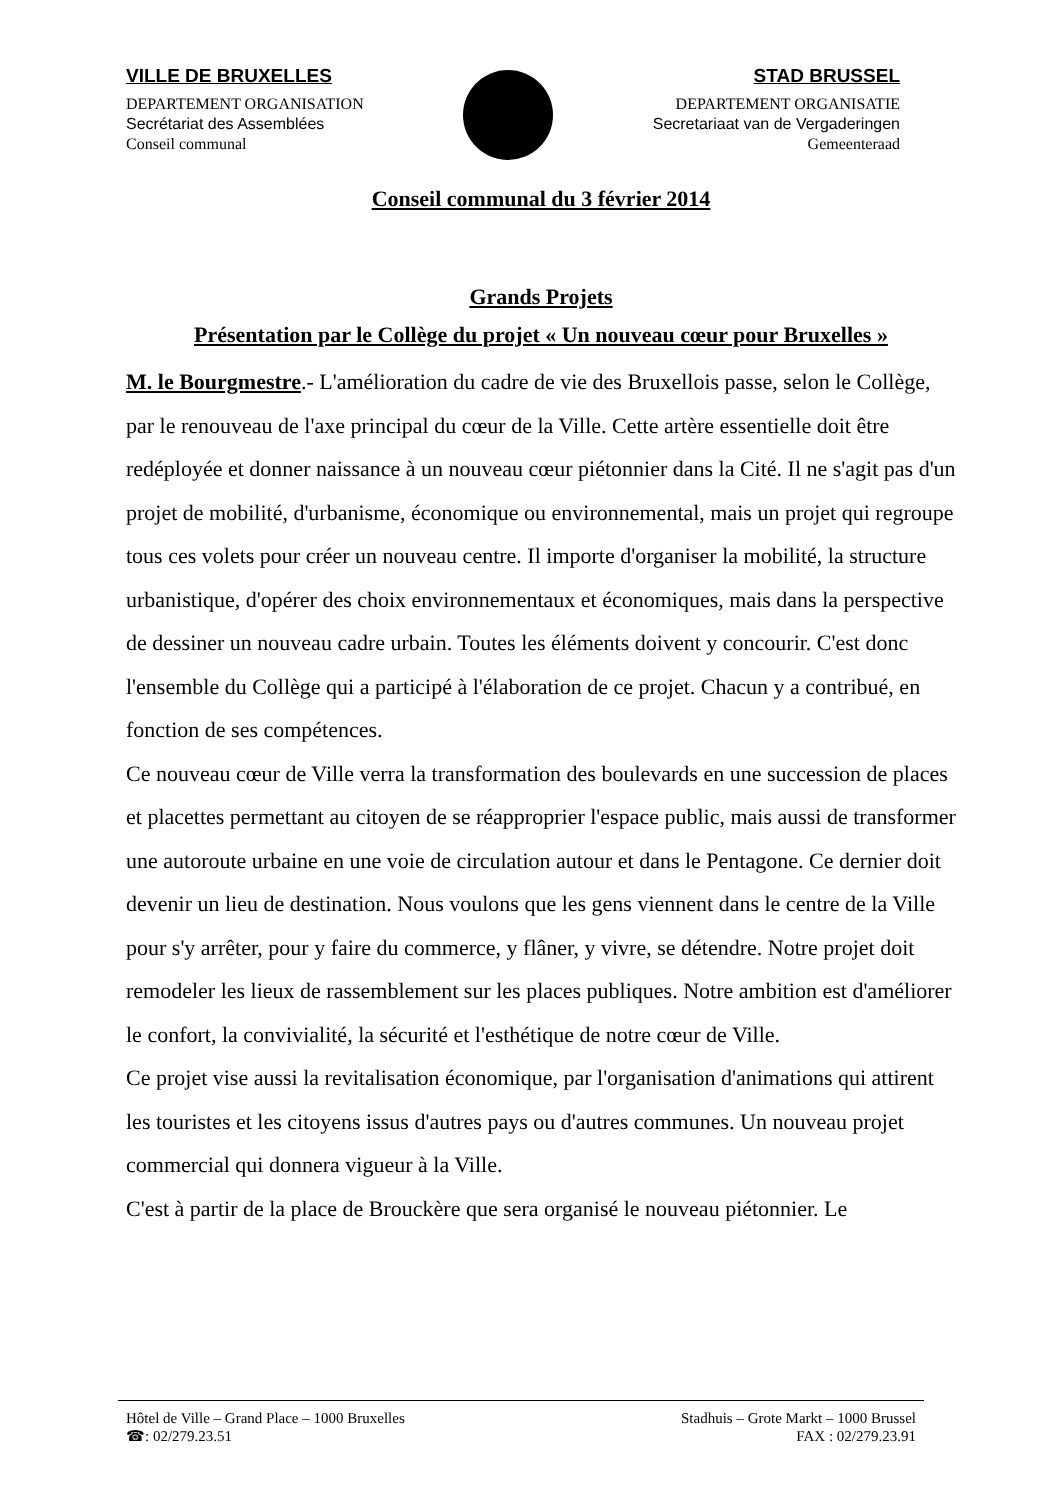VILLE DE BRUXELLES
DEPARTEMENT ORGANISATION
Secrétariat des Assemblées
Conseil communal
STAD BRUSSEL
DEPARTEMENT ORGANISATIE
Secretariaat van de Vergaderingen
Gemeenteraad
Conseil communal du 3 février 2014
Grands Projets
Présentation par le Collège du projet « Un nouveau cœur pour Bruxelles »
M. le Bourgmestre.- L'amélioration du cadre de vie des Bruxellois passe, selon le Collège, par le renouveau de l'axe principal du cœur de la Ville. Cette artère essentielle doit être redéployée et donner naissance à un nouveau cœur piétonnier dans la Cité. Il ne s'agit pas d'un projet de mobilité, d'urbanisme, économique ou environnemental, mais un projet qui regroupe tous ces volets pour créer un nouveau centre. Il importe d'organiser la mobilité, la structure urbanistique, d'opérer des choix environnementaux et économiques, mais dans la perspective de dessiner un nouveau cadre urbain. Toutes les éléments doivent y concourir. C'est donc l'ensemble du Collège qui a participé à l'élaboration de ce projet. Chacun y a contribué, en fonction de ses compétences.
Ce nouveau cœur de Ville verra la transformation des boulevards en une succession de places et placettes permettant au citoyen de se réapproprier l'espace public, mais aussi de transformer une autoroute urbaine en une voie de circulation autour et dans le Pentagone. Ce dernier doit devenir un lieu de destination. Nous voulons que les gens viennent dans le centre de la Ville pour s'y arrêter, pour y faire du commerce, y flâner, y vivre, se détendre. Notre projet doit remodeler les lieux de rassemblement sur les places publiques. Notre ambition est d'améliorer le confort, la convivialité, la sécurité et l'esthétique de notre cœur de Ville.
Ce projet vise aussi la revitalisation économique, par l'organisation d'animations qui attirent les touristes et les citoyens issus d'autres pays ou d'autres communes. Un nouveau projet commercial qui donnera vigueur à la Ville.
C'est à partir de la place de Brouckère que sera organisé le nouveau piétonnier. Le
Hôtel de Ville – Grand Place – 1000 Bruxelles
☎: 02/279.23.51
Stadhuis – Grote Markt – 1000 Brussel
FAX : 02/279.23.91